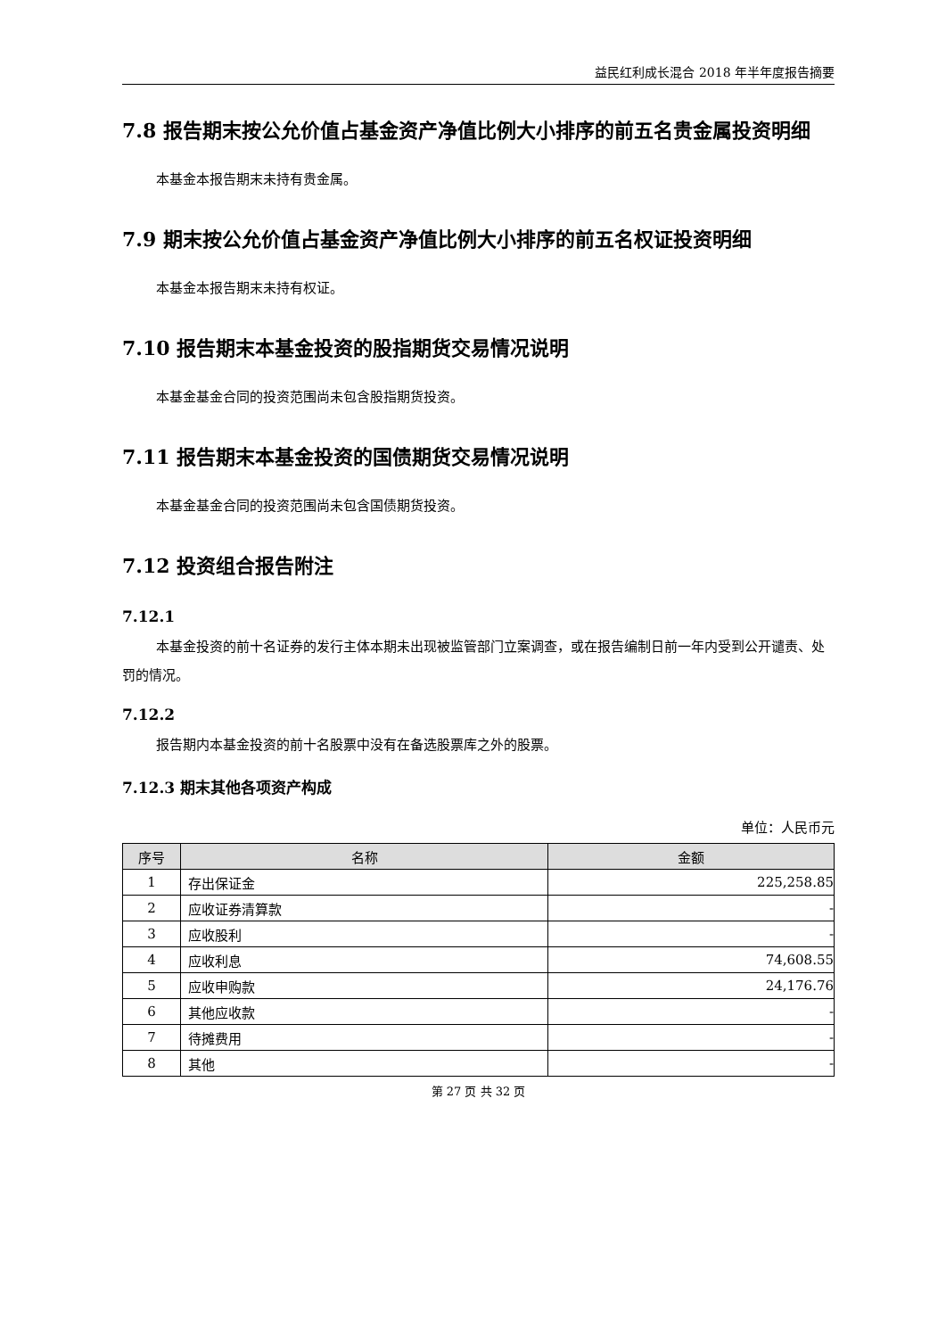益民红利成长混合 2018 年半年度报告摘要
7.8 报告期末按公允价值占基金资产净值比例大小排序的前五名贵金属投资明细
本基金本报告期末未持有贵金属。
7.9 期末按公允价值占基金资产净值比例大小排序的前五名权证投资明细
本基金本报告期末未持有权证。
7.10 报告期末本基金投资的股指期货交易情况说明
本基金基金合同的投资范围尚未包含股指期货投资。
7.11 报告期末本基金投资的国债期货交易情况说明
本基金基金合同的投资范围尚未包含国债期货投资。
7.12 投资组合报告附注
7.12.1
本基金投资的前十名证券的发行主体本期未出现被监管部门立案调查，或在报告编制日前一年内受到公开谴责、处罚的情况。
7.12.2
报告期内本基金投资的前十名股票中没有在备选股票库之外的股票。
7.12.3 期末其他各项资产构成
单位：人民币元
| 序号 | 名称 | 金额 |
| --- | --- | --- |
| 1 | 存出保证金 | 225,258.85 |
| 2 | 应收证券清算款 | - |
| 3 | 应收股利 | - |
| 4 | 应收利息 | 74,608.55 |
| 5 | 应收申购款 | 24,176.76 |
| 6 | 其他应收款 | - |
| 7 | 待摊费用 | - |
| 8 | 其他 | - |
第 27 页 共 32 页